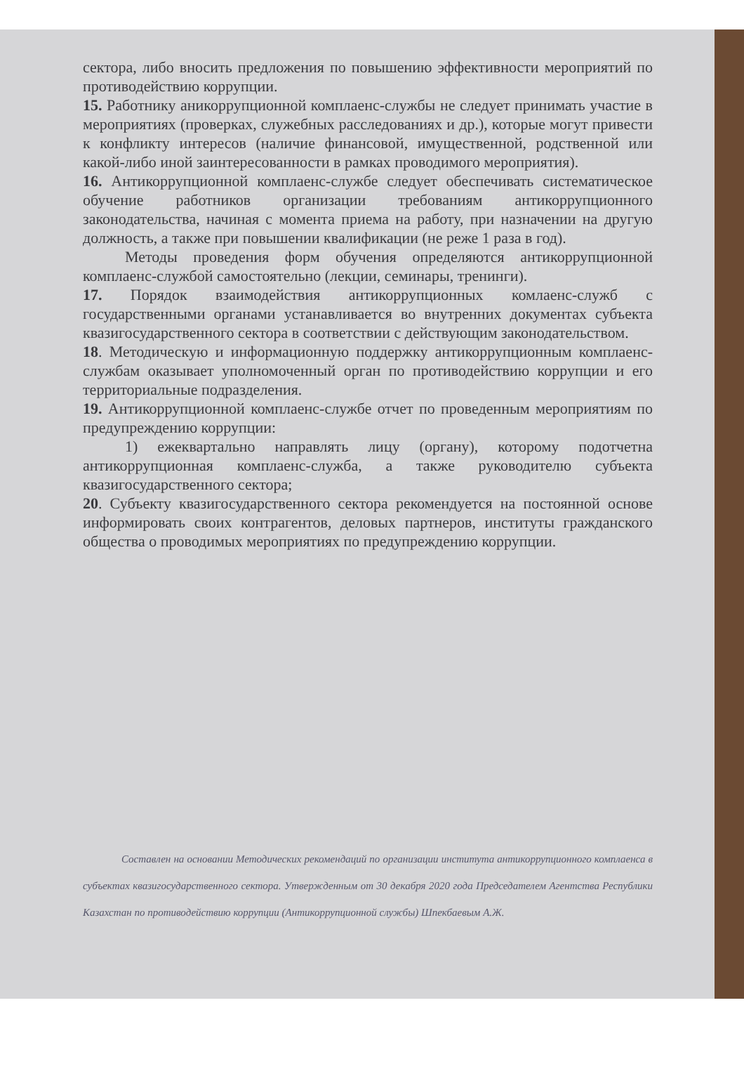сектора, либо вносить предложения по повышению эффективности мероприятий по противодействию коррупции.
15. Работнику аникоррупционной комплаенс-службы не следует принимать участие в мероприятиях (проверках, служебных расследованиях и др.), которые могут привести к конфликту интересов (наличие финансовой, имущественной, родственной или какой-либо иной заинтересованности в рамках проводимого мероприятия).
16. Антикоррупционной комплаенс-службе следует обеспечивать систематическое обучение работников организации требованиям антикоррупционного законодательства, начиная с момента приема на работу, при назначении на другую должность, а также при повышении квалификации (не реже 1 раза в год).
Методы проведения форм обучения определяются антикоррупционной комплаенс-службой самостоятельно (лекции, семинары, тренинги).
17. Порядок взаимодействия антикоррупционных комлаенс-служб с государственными органами устанавливается во внутренних документах субъекта квазигосударственного сектора в соответствии с действующим законодательством.
18. Методическую и информационную поддержку антикоррупционным комплаенс-службам оказывает уполномоченный орган по противодействию коррупции и его территориальные подразделения.
19. Антикоррупционной комплаенс-службе отчет по проведенным мероприятиям по предупреждению коррупции:
1) ежеквартально направлять лицу (органу), которому подотчетна антикоррупционная комплаенс-служба, а также руководителю субъекта квазигосударственного сектора;
20. Субъекту квазигосударственного сектора рекомендуется на постоянной основе информировать своих контрагентов, деловых партнеров, институты гражданского общества о проводимых мероприятиях по предупреждению коррупции.
Составлен на основании Методических рекомендаций по организации института антикоррупционного комплаенса в субъектах квазигосударственного сектора. Утвержденным от 30 декабря 2020 года Председателем Агентства Республики Казахстан по противодействию коррупции (Антикоррупционной службы) Шпекбаевым А.Ж.